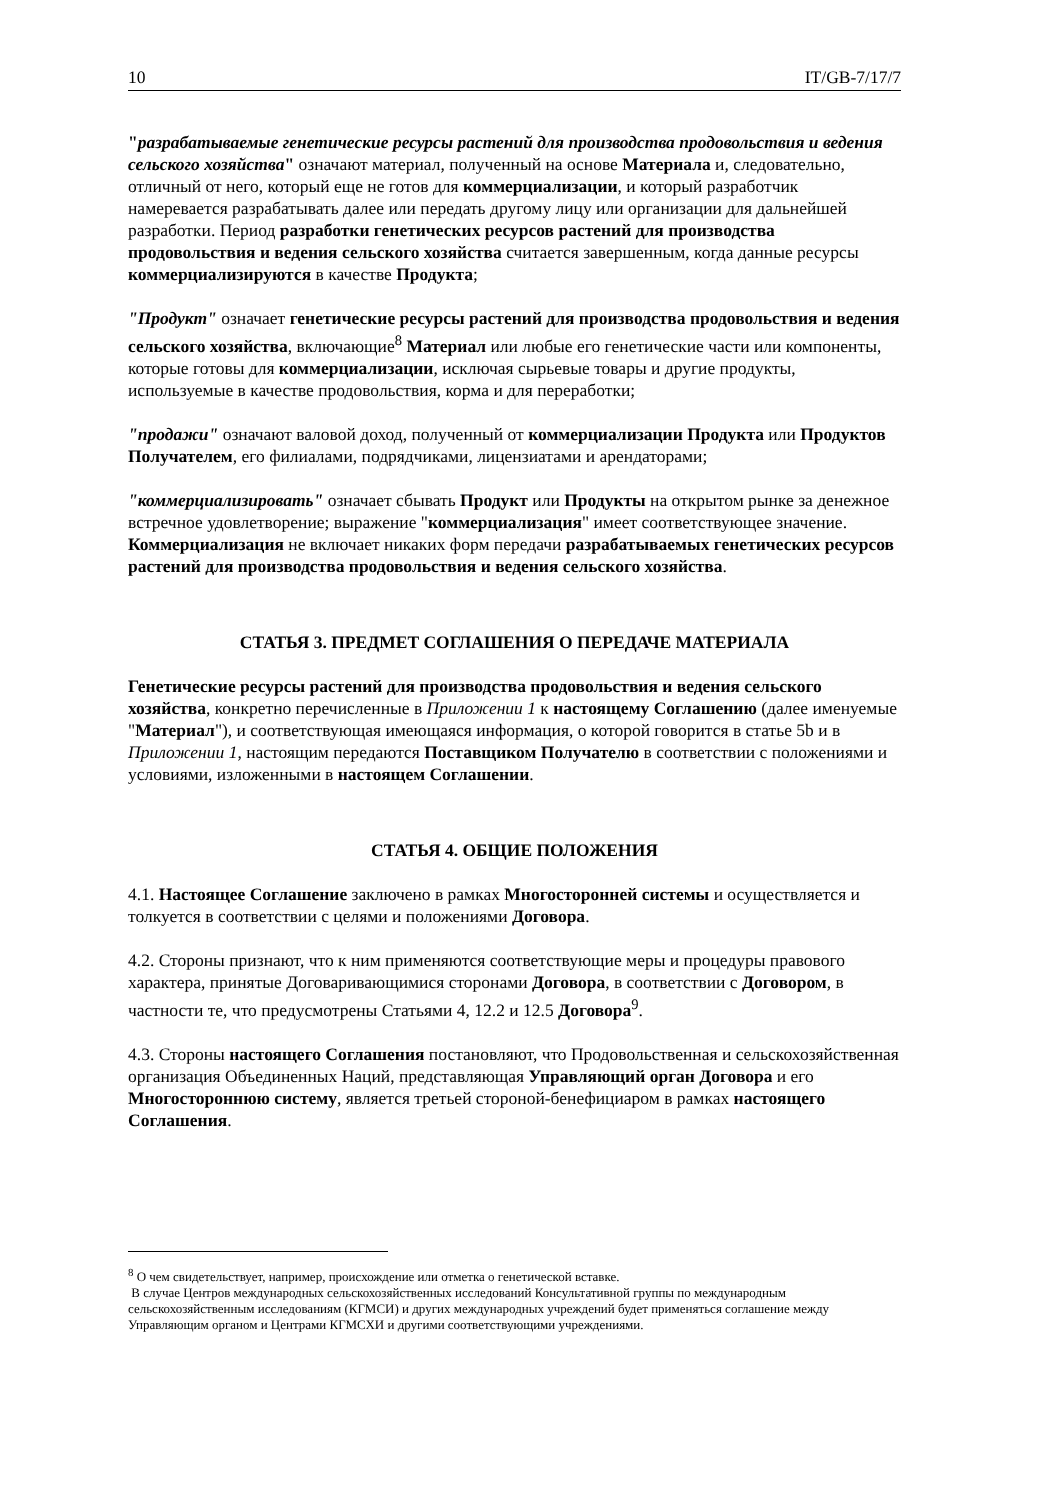10 IT/GB-7/17/7
"разрабатываемые генетические ресурсы растений для производства продовольствия и ведения сельского хозяйства" означают материал, полученный на основе Материала и, следовательно, отличный от него, который еще не готов для коммерциализации, и который разработчик намеревается разрабатывать далее или передать другому лицу или организации для дальнейшей разработки. Период разработки генетических ресурсов растений для производства продовольствия и ведения сельского хозяйства считается завершенным, когда данные ресурсы коммерциализируются в качестве Продукта;
"Продукт" означает генетические ресурсы растений для производства продовольствия и ведения сельского хозяйства, включающие<sup>8</sup> Материал или любые его генетические части или компоненты, которые готовы для коммерциализации, исключая сырьевые товары и другие продукты, используемые в качестве продовольствия, корма и для переработки;
"продажи" означают валовой доход, полученный от коммерциализации Продукта или Продуктов Получателем, его филиалами, подрядчиками, лицензиатами и арендаторами;
"коммерциализировать" означает сбывать Продукт или Продукты на открытом рынке за денежное встречное удовлетворение; выражение "коммерциализация" имеет соответствующее значение. Коммерциализация не включает никаких форм передачи разрабатываемых генетических ресурсов растений для производства продовольствия и ведения сельского хозяйства.
СТАТЬЯ 3. ПРЕДМЕТ СОГЛАШЕНИЯ О ПЕРЕДАЧЕ МАТЕРИАЛА
Генетические ресурсы растений для производства продовольствия и ведения сельского хозяйства, конкретно перечисленные в Приложении 1 к настоящему Соглашению (далее именуемые "Материал"), и соответствующая имеющаяся информация, о которой говорится в статье 5b и в Приложении 1, настоящим передаются Поставщиком Получателю в соответствии с положениями и условиями, изложенными в настоящем Соглашении.
СТАТЬЯ 4. ОБЩИЕ ПОЛОЖЕНИЯ
4.1. Настоящее Соглашение заключено в рамках Многосторонней системы и осуществляется и толкуется в соответствии с целями и положениями Договора.
4.2. Стороны признают, что к ним применяются соответствующие меры и процедуры правового характера, принятые Договаривающимися сторонами Договора, в соответствии с Договором, в частности те, что предусмотрены Статьями 4, 12.2 и 12.5 Договора<sup>9</sup>.
4.3. Стороны настоящего Соглашения постановляют, что Продовольственная и сельскохозяйственная организация Объединенных Наций, представляющая Управляющий орган Договора и его Многостороннюю систему, является третьей стороной-бенефициаром в рамках настоящего Соглашения.
<sup>8</sup> О чем свидетельствует, например, происхождение или отметка о генетической вставке.
В случае Центров международных сельскохозяйственных исследований Консультативной группы по международным сельскохозяйственным исследованиям (КГМСИ) и других международных учреждений будет применяться соглашение между Управляющим органом и Центрами КГМСХИ и другими соответствующими учреждениями.